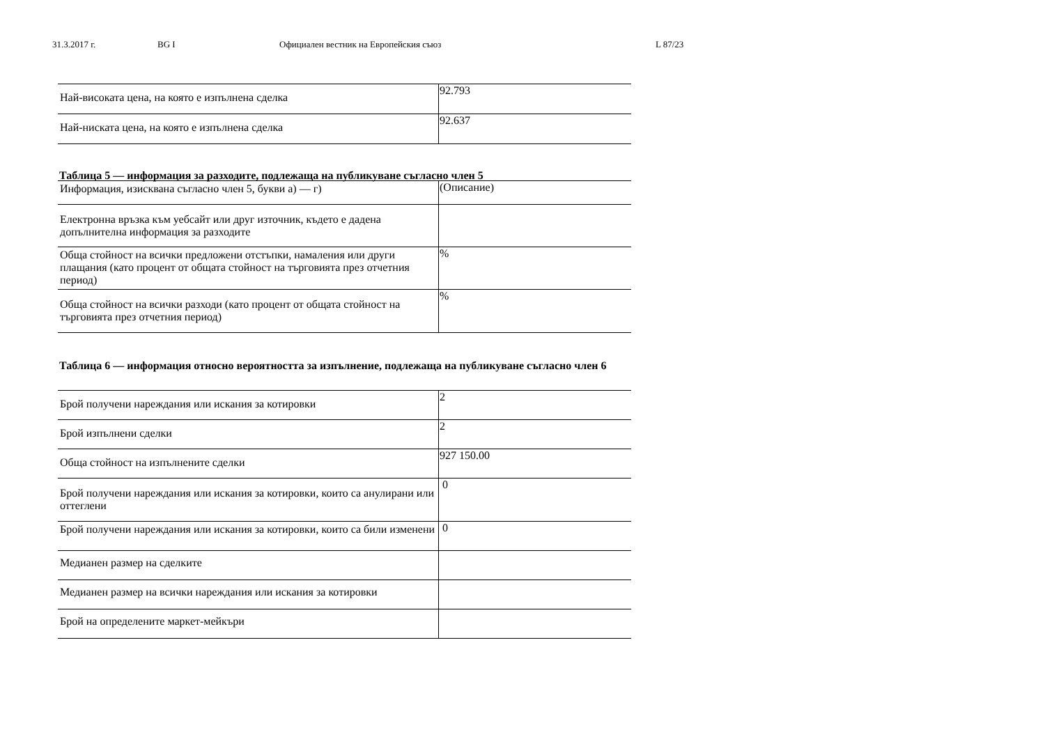31.3.2017 г. BG I Официален вестник на Европейския съюз L 87/23
| Най-високата цена, на която е изпълнена сделка | 92.793 |
| Най-ниската цена, на която е изпълнена сделка | 92.637 |
Таблица 5 — информация за разходите, подлежаща на публикуване съгласно член 5
| Информация, изисквана съгласно член 5, букви а) — г) | (Описание) |
| Електронна връзка към уебсайт или друг източник, където е дадена допълнителна информация за разходите | |
| Обща стойност на всички предложени отстъпки, намаления или други плащания (като процент от общата стойност на търговията през отчетния период) | % |
| Обща стойност на всички разходи (като процент от общата стойност на търговията през отчетния период) | % |
Таблица 6 — информация относно вероятността за изпълнение, подлежаща на публикуване съгласно член 6
| Брой получени нареждания или искания за котировки | 2 |
| Брой изпълнени сделки | 2 |
| Обща стойност на изпълнените сделки | 927 150.00 |
| Брой получени нареждания или искания за котировки, които са анулирани или оттеглени | 0 |
| Брой получени нареждания или искания за котировки, които са били изменени | 0 |
| Медианен размер на сделките | |
| Медианен размер на всички нареждания или искания за котировки | |
| Брой на определените маркет-мейкъри | |